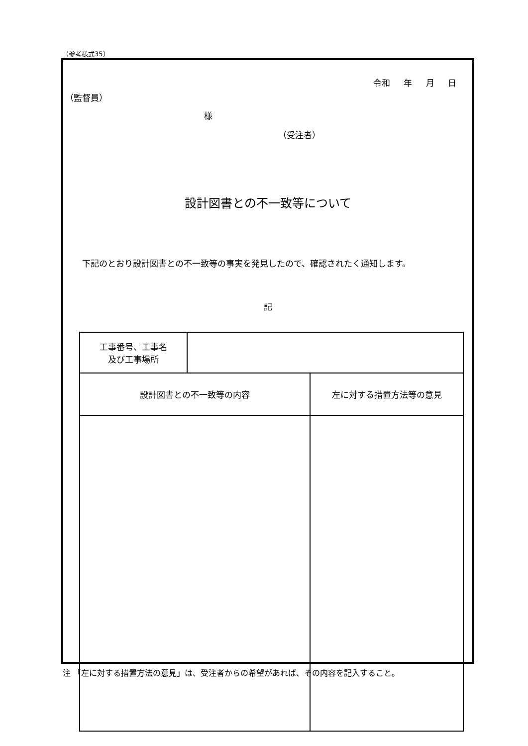（参考様式35）
令和 年 月 日
（監督員）
様
（受注者）
設計図書との不一致等について
下記のとおり設計図書との不一致等の事実を発見したので、確認されたく通知します。
記
| 工事番号、工事名 及び工事場所 | | |
| 設計図書との不一致等の内容 | | 左に対する措置方法等の意見 |
注 「左に対する措置方法の意見」は、受注者からの希望があれば、その内容を記入すること。